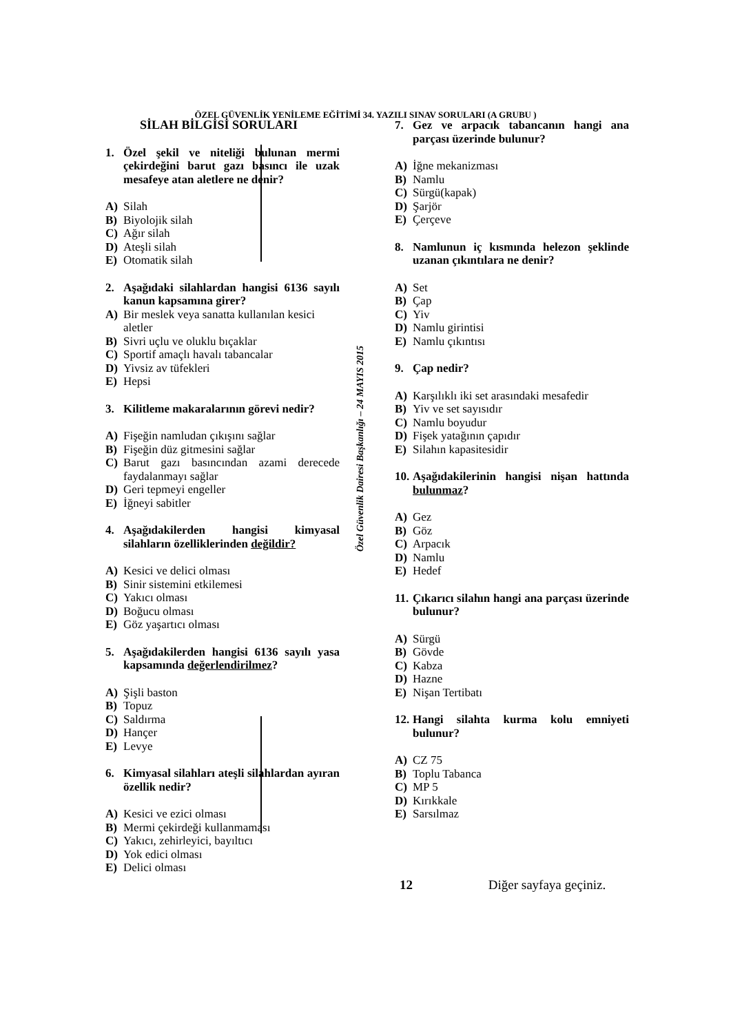ÖZEL GÜVENLİK YENİLEME EĞİTİMİ 34. YAZILI SINAV SORULARI (A GRUBU )
SİLAH BİLGİSİ SORULARI
1. Özel şekil ve niteliği bulunan mermi çekirdeğini barut gazı basıncı ile uzak mesafeye atan aletlere ne denir?
A) Silah
B) Biyolojik silah
C) Ağır silah
D) Ateşli silah
E) Otomatik silah
2. Aşağıdaki silahlardan hangisi 6136 sayılı kanun kapsamına girer?
A) Bir meslek veya sanatta kullanılan kesici aletler
B) Sivri uçlu ve oluklu bıçaklar
C) Sportif amaçlı havalı tabancalar
D) Yivsiz av tüfekleri
E) Hepsi
3. Kilitleme makaralarının görevi nedir?
A) Fişeğin namludan çıkışını sağlar
B) Fişeğin düz gitmesini sağlar
C) Barut gazı basıncından azami derecede faydalanmayı sağlar
D) Geri tepmeyi engeller
E) İğneyi sabitler
4. Aşağıdakilerden hangisi kimyasal silahların özelliklerinden değildir?
A) Kesici ve delici olması
B) Sinir sistemini etkilemesi
C) Yakıcı olması
D) Boğucu olması
E) Göz yaşartıcı olması
5. Aşağıdakilerden hangisi 6136 sayılı yasa kapsamında değerlendirilmez?
A) Şişli baston
B) Topuz
C) Saldırma
D) Hançer
E) Levye
6. Kimyasal silahları ateşli silahlardan ayıran özellik nedir?
A) Kesici ve ezici olması
B) Mermi çekirdeği kullanmaması
C) Yakıcı, zehirleyici, bayıltıcı
D) Yok edici olması
E) Delici olması
Özel Güvenlik Dairesi Başkanlığı – 24 MAYIS 2015
7. Gez ve arpacık tabancanın hangi ana parçası üzerinde bulunur?
A) İğne mekanizması
B) Namlu
C) Sürgü(kapak)
D) Şarjör
E) Çerçeve
8. Namlunun iç kısmında helezon şeklinde uzanan çıkıntılara ne denir?
A) Set
B) Çap
C) Yiv
D) Namlu girintisi
E) Namlu çıkıntısı
9. Çap nedir?
A) Karşılıklı iki set arasındaki mesafedir
B) Yiv ve set sayısıdır
C) Namlu boyudur
D) Fişek yatağının çapıdır
E) Silahın kapasitesidir
10. Aşağıdakilerinin hangisi nişan hattında bulunmaz?
A) Gez
B) Göz
C) Arpacık
D) Namlu
E) Hedef
11. Çıkarıcı silahın hangi ana parçası üzerinde bulunur?
A) Sürgü
B) Gövde
C) Kabza
D) Hazne
E) Nişan Tertibatı
12. Hangi silahta kurma kolu emniyeti bulunur?
A) CZ 75
B) Toplu Tabanca
C) MP 5
D) Kırıkkale
E) Sarsılmaz
12 Diğer sayfaya geçiniz.